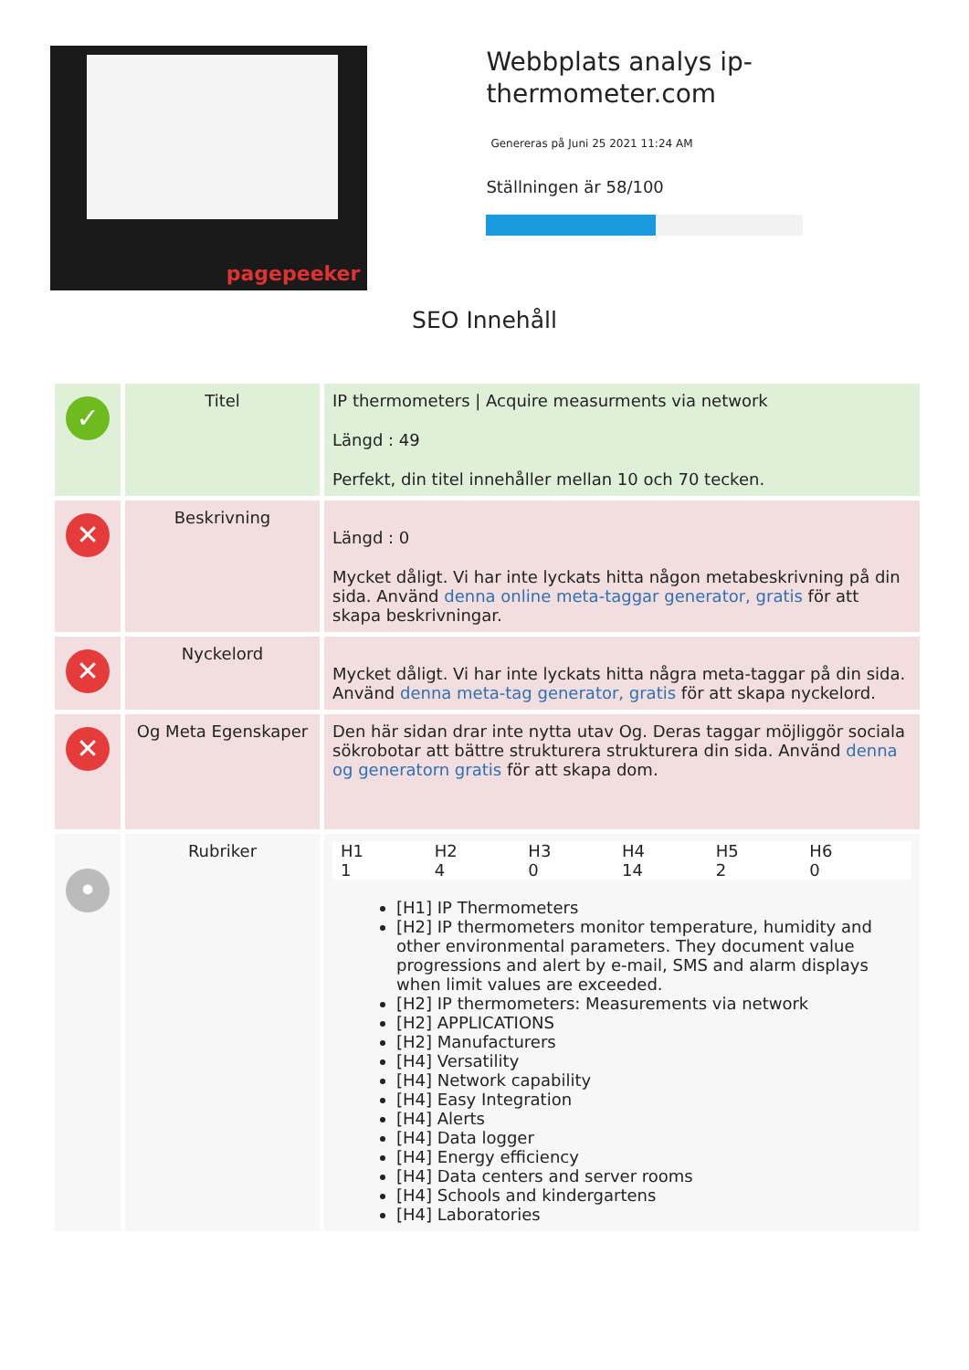pagepeeker
Webbplats analys ip-thermometer.com
Genereras på Juni 25 2021 11:24 AM
Ställningen är 58/100
SEO Innehåll
| ✓ | Titel | IP thermometers / Acquire measurments via network Längd : 49 Perfekt, din titel innehåller mellan 10 och 70 tecken. |
| ✕ | Beskrivning | Längd : 0 Mycket dåligt. Vi har inte lyckats hitta någon metabeskrivning på din sida. Använd denna online meta-taggar generator, gratis för att skapa beskrivningar. |
| ✕ | Nyckelord | Mycket dåligt. Vi har inte lyckats hitta några meta-taggar på din sida. Använd denna meta-tag generator, gratis för att skapa nyckelord. |
| ✕ | Og Meta Egenskaper | Den här sidan drar inte nytta utav Og. Deras taggar möjliggör sociala sökrobotar att bättre strukturera strukturera din sida. Använd denna og generatorn gratis för att skapa dom. |
| • | Rubriker | H1 1 H2 4 H3 0 H4 14 H5 2 H6 0 [H1] IP Thermometers [H2] IP thermometers monitor temperature, humidity and other environmental parameters. They document value progressions and alert by e-mail, SMS and alarm displays when limit values are exceeded. [H2] IP thermometers: Measurements via network [H2] APPLICATIONS [H2] Manufacturers [H4] Versatility [H4] Network capability [H4] Easy Integration [H4] Alerts [H4] Data logger [H4] Energy efficiency [H4] Data centers and server rooms [H4] Schools and kindergartens [H4] Laboratories |